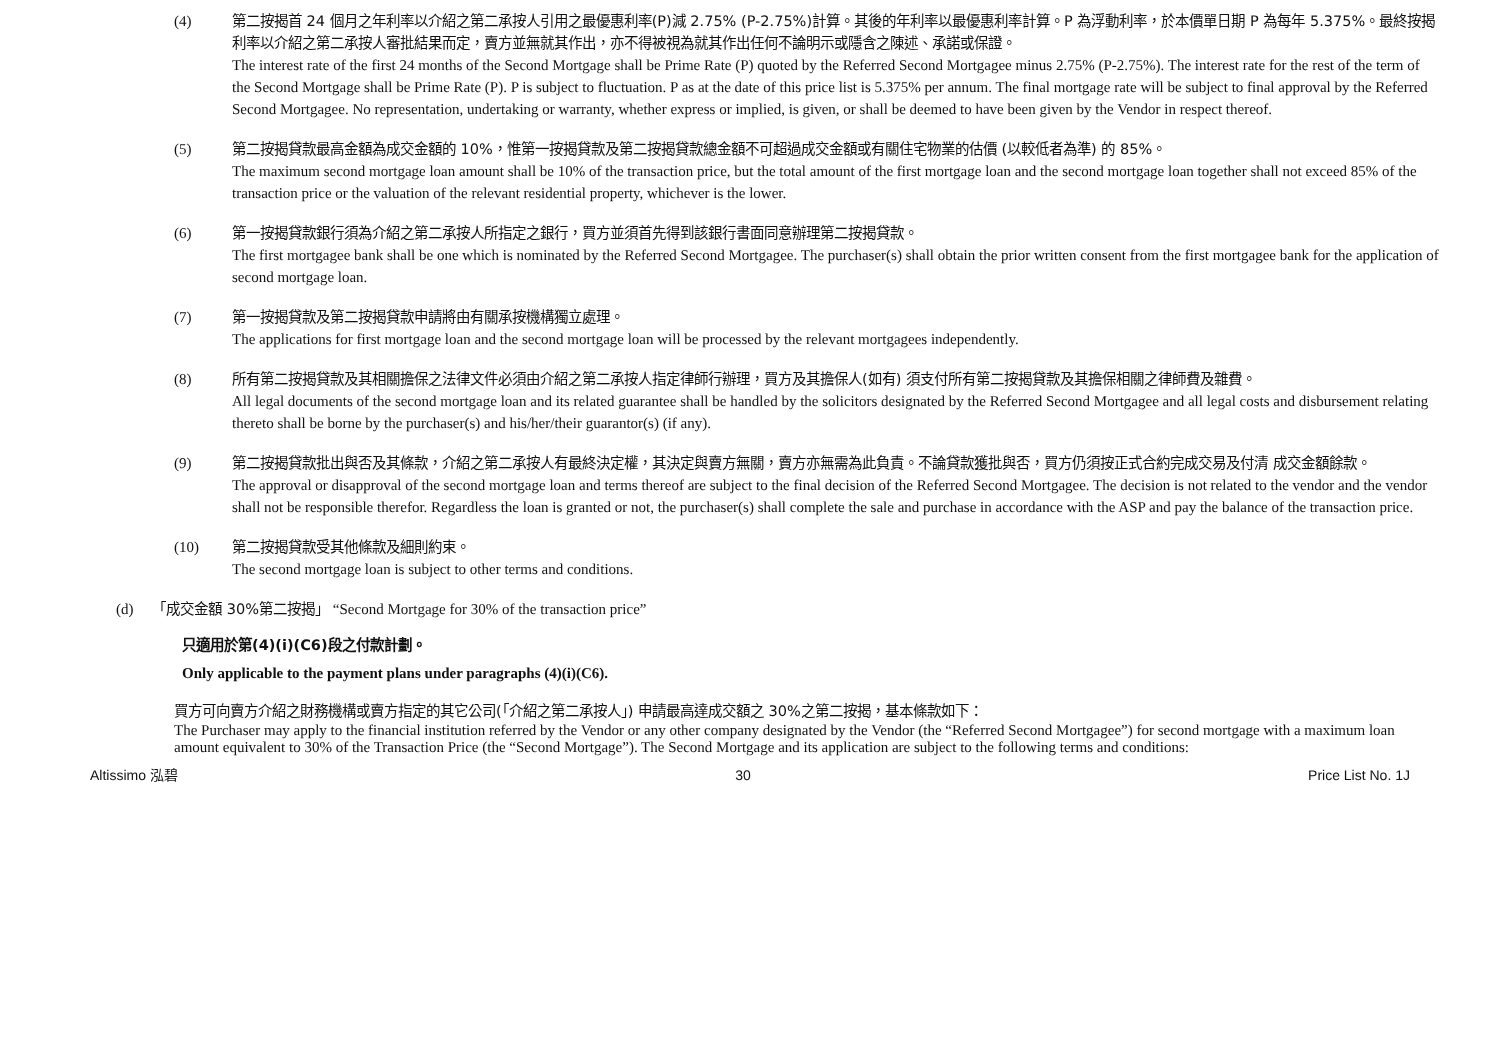(4) 第二按揭首 24 個月之年利率以介紹之第二承按人引用之最優惠利率(P)減 2.75% (P-2.75%)計算。其後的年利率以最優惠利率計算。P 為浮動利率，於本價單日期 P 為每年 5.375%。最終按揭利率以介紹之第二承按人審批結果而定，賣方並無就其作出，亦不得被視為就其作出任何不論明示或隱含之陳述、承諾或保證。
The interest rate of the first 24 months of the Second Mortgage shall be Prime Rate (P) quoted by the Referred Second Mortgagee minus 2.75% (P-2.75%). The interest rate for the rest of the term of the Second Mortgage shall be Prime Rate (P). P is subject to fluctuation. P as at the date of this price list is 5.375% per annum. The final mortgage rate will be subject to final approval by the Referred Second Mortgagee. No representation, undertaking or warranty, whether express or implied, is given, or shall be deemed to have been given by the Vendor in respect thereof.
(5) 第二按揭貸款最高金額為成交金額的 10%，惟第一按揭貸款及第二按揭貸款總金額不可超過成交金額或有關住宅物業的估價 (以較低者為準) 的 85%。
The maximum second mortgage loan amount shall be 10% of the transaction price, but the total amount of the first mortgage loan and the second mortgage loan together shall not exceed 85% of the transaction price or the valuation of the relevant residential property, whichever is the lower.
(6) 第一按揭貸款銀行須為介紹之第二承按人所指定之銀行，買方並須首先得到該銀行書面同意辦理第二按揭貸款。
The first mortgagee bank shall be one which is nominated by the Referred Second Mortgagee. The purchaser(s) shall obtain the prior written consent from the first mortgagee bank for the application of second mortgage loan.
(7) 第一按揭貸款及第二按揭貸款申請將由有關承按機構獨立處理。
The applications for first mortgage loan and the second mortgage loan will be processed by the relevant mortgagees independently.
(8) 所有第二按揭貸款及其相關擔保之法律文件必須由介紹之第二承按人指定律師行辦理，買方及其擔保人(如有) 須支付所有第二按揭貸款及其擔保相關之律師費及雜費。
All legal documents of the second mortgage loan and its related guarantee shall be handled by the solicitors designated by the Referred Second Mortgagee and all legal costs and disbursement relating thereto shall be borne by the purchaser(s) and his/her/their guarantor(s) (if any).
(9) 第二按揭貸款批出與否及其條款，介紹之第二承按人有最終決定權，其決定與賣方無關，賣方亦無需為此負責。不論貸款獲批與否，買方仍須按正式合約完成交易及付清 成交金額餘款。
The approval or disapproval of the second mortgage loan and terms thereof are subject to the final decision of the Referred Second Mortgagee. The decision is not related to the vendor and the vendor shall not be responsible therefor. Regardless the loan is granted or not, the purchaser(s) shall complete the sale and purchase in accordance with the ASP and pay the balance of the transaction price.
(10) 第二按揭貸款受其他條款及細則約束。
The second mortgage loan is subject to other terms and conditions.
(d) 「成交金額 30%第二按揭」 “Second Mortgage for 30% of the transaction price”
只適用於第(4)(i)(C6)段之付款計劃。
Only applicable to the payment plans under paragraphs (4)(i)(C6).
買方可向賣方介紹之財務機構或賣方指定的其它公司(「介紹之第二承按人」) 申請最高達成交額之 30%之第二按揭，基本條款如下：
The Purchaser may apply to the financial institution referred by the Vendor or any other company designated by the Vendor (the “Referred Second Mortgagee”) for second mortgage with a maximum loan amount equivalent to 30% of the Transaction Price (the “Second Mortgage”). The Second Mortgage and its application are subject to the following terms and conditions:
Altissimo 泓碧 30 Price List No. 1J